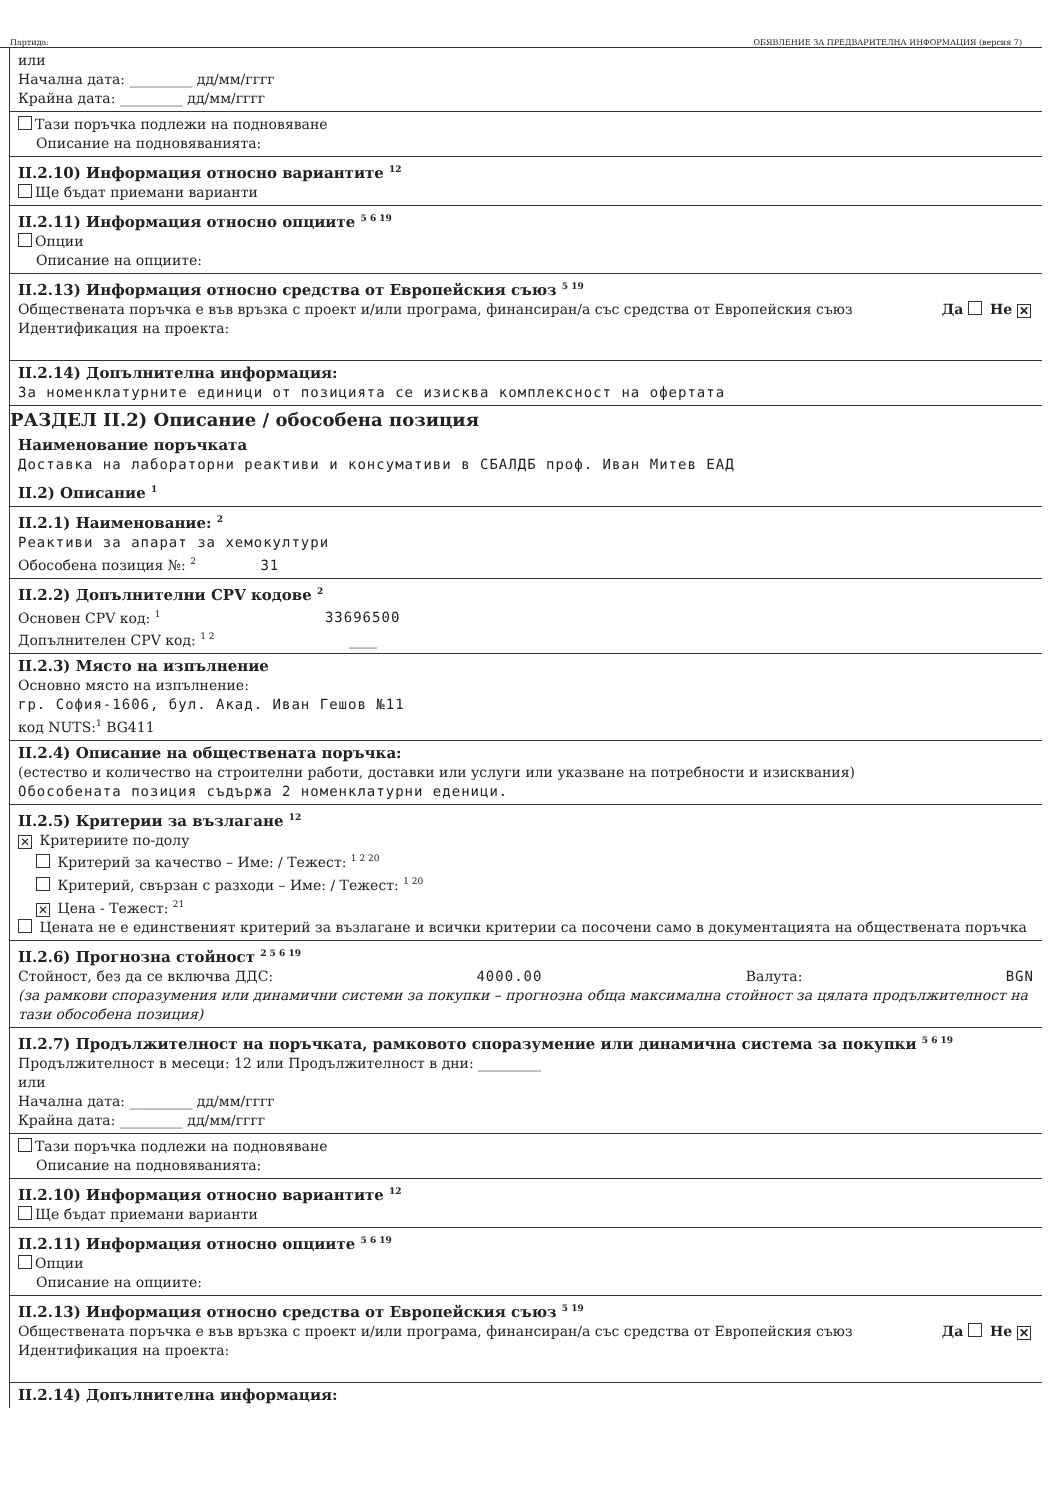Партида: ОБЯВЛЕНИЕ ЗА ПРЕДВАРИТЕЛНА ИНФОРМАЦИЯ (версия 7)
или
Начална дата: _________ дд/мм/гггг
Крайна дата: _________ дд/мм/гггг
Тази поръчка подлежи на подновяване
Описание на подновяванията:
II.2.10) Информация относно вариантите <sup>12</sup>
Ще бъдат приемани варианти
II.2.11) Информация относно опциите <sup>5 6 19</sup>
Опции
Описание на опциите:
II.2.13) Информация относно средства от Европейския съюз <sup>5 19</sup>
Обществената поръчка е във връзка с проект и/или програма, финансиран/а със средства от Европейския съюз Да Не ✕
Идентификация на проекта:
II.2.14) Допълнителна информация:
За номенклатурните единици от позицията се изисква комплексност на офертата
РАЗДЕЛ II.2) Описание / обособена позиция
Наименование поръчката
Доставка на лабораторни реактиви и консумативи в СБАЛДБ проф. Иван Митев ЕАД
II.2) Описание <sup>1</sup>
II.2.1) Наименование: <sup>2</sup>
Реактиви за апарат за хемокултури
Обособена позиция №: <sup>2</sup> 31
II.2.2) Допълнителни CPV кодове <sup>2</sup>
Основен CPV код: <sup>1</sup> 33696500
Допълнителен CPV код: <sup>1 2</sup> ____
II.2.3) Място на изпълнение
Основно място на изпълнение:
гр. София-1606, бул. Акад. Иван Гешов №11
код NUTS:<sup>1</sup> BG411
II.2.4) Описание на обществената поръчка:
(естество и количество на строителни работи, доставки или услуги или указване на потребности и изисквания)
Обособената позиция съдържа 2 номенклатурни еденици.
II.2.5) Критерии за възлагане <sup>12</sup>
✕ Критериите по-долу
Критерий за качество – Име: / Тежест: <sup>1 2 20</sup>
Критерий, свързан с разходи – Име: / Тежест: <sup>1 20</sup>
✕ Цена - Тежест: <sup>21</sup>
Цената не е единственият критерий за възлагане и всички критерии са посочени само в документацията на обществената поръчка
II.2.6) Прогнозна стойност <sup>2 5 6 19</sup>
Стойност, без да се включва ДДС: 4000.00 Валута: BGN
(за рамкови споразумения или динамични системи за покупки – прогнозна обща максимална стойност за цялата продължителност на тази обособена позиция)
II.2.7) Продължителност на поръчката, рамковото споразумение или динамична система за покупки <sup>5 6 19</sup>
Продължителност в месеци: 12 или Продължителност в дни: _________
или
Начална дата: _________ дд/мм/гггг
Крайна дата: _________ дд/мм/гггг
Тази поръчка подлежи на подновяване
Описание на подновяванията:
II.2.10) Информация относно вариантите <sup>12</sup>
Ще бъдат приемани варианти
II.2.11) Информация относно опциите <sup>5 6 19</sup>
Опции
Описание на опциите:
II.2.13) Информация относно средства от Европейския съюз <sup>5 19</sup>
Обществената поръчка е във връзка с проект и/или програма, финансиран/а със средства от Европейския съюз Да Не ✕
Идентификация на проекта:
II.2.14) Допълнителна информация: